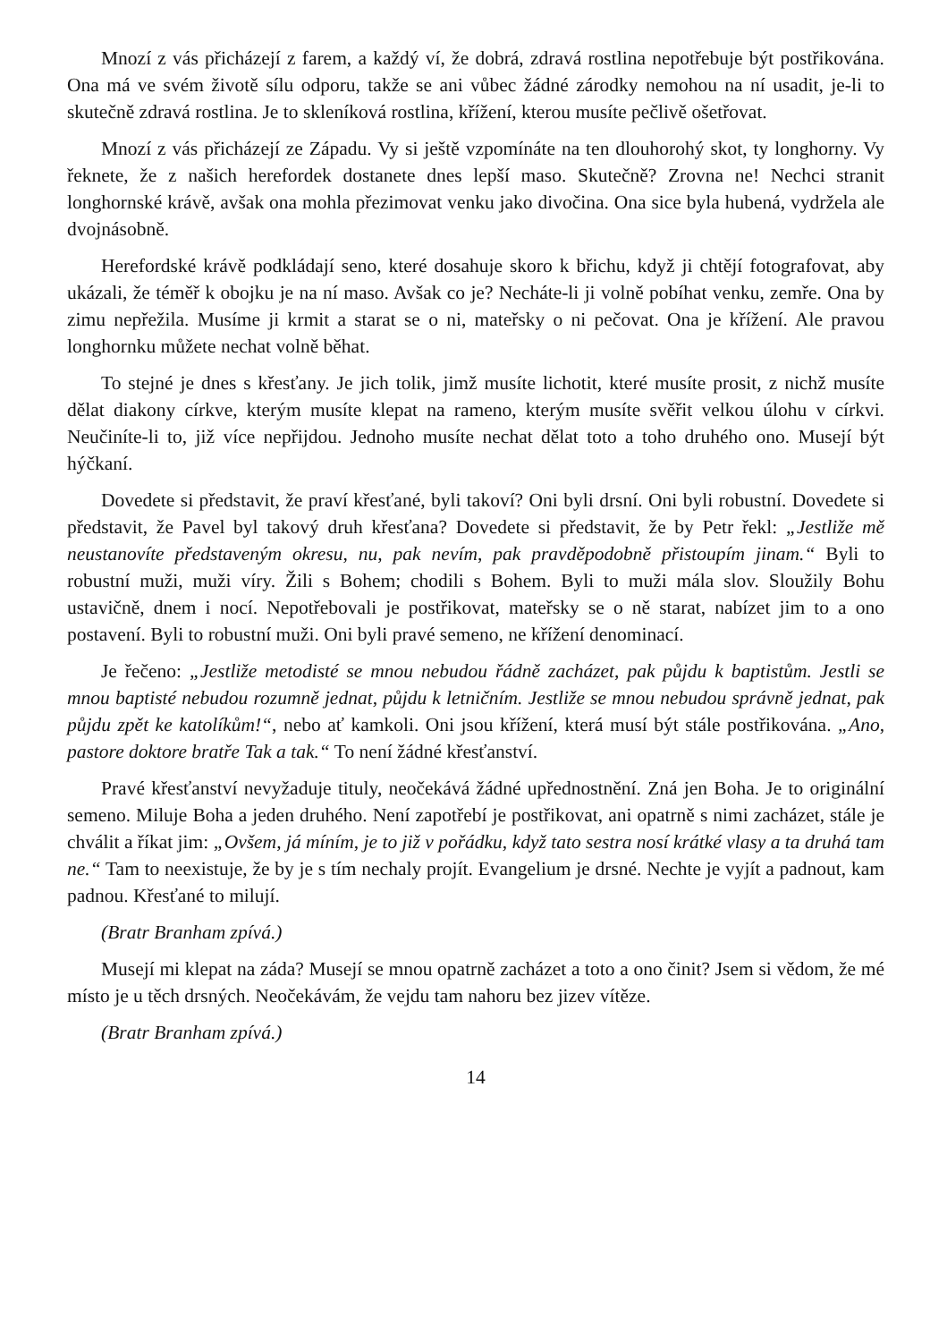Mnozí z vás přicházejí z farem, a každý ví, že dobrá, zdravá rostlina nepotřebuje být postřikována. Ona má ve svém životě sílu odporu, takže se ani vůbec žádné zárodky nemohou na ní usadit, je-li to skutečně zdravá rostlina. Je to skleníková rostlina, křížení, kterou musíte pečlivě ošetřovat.
Mnozí z vás přicházejí ze Západu. Vy si ještě vzpomínáte na ten dlouhorohý skot, ty longhorny. Vy řeknete, že z našich herefordek dostanete dnes lepší maso. Skutečně? Zrovna ne! Nechci stranit longhornské krávě, avšak ona mohla přezimovat venku jako divočina. Ona sice byla hubená, vydržela ale dvojnásobně.
Herefordské krávě podkládají seno, které dosahuje skoro k břichu, když ji chtějí fotografovat, aby ukázali, že téměř k obojku je na ní maso. Avšak co je? Necháte-li ji volně pobíhat venku, zemře. Ona by zimu nepřežila. Musíme ji krmit a starat se o ni, mateřsky o ni pečovat. Ona je křížení. Ale pravou longhornku můžete nechat volně běhat.
To stejné je dnes s křesťany. Je jich tolik, jimž musíte lichotit, které musíte prosit, z nichž musíte dělat diakony církve, kterým musíte klepat na rameno, kterým musíte svěřit velkou úlohu v církvi. Neučiníte-li to, již více nepřijdou. Jednoho musíte nechat dělat toto a toho druhého ono. Musejí být hýčkaní.
Dovedete si představit, že praví křesťané, byli takoví? Oni byli drsní. Oni byli robustní. Dovedete si představit, že Pavel byl takový druh křesťana? Dovedete si představit, že by Petr řekl: „Jestliže mě neustanovíte představeným okresu, nu, pak nevím, pak pravděpodobně přistoupím jinam.“ Byli to robustní muži, muži víry. Žili s Bohem; chodili s Bohem. Byli to muži mála slov. Sloužily Bohu ustavičně, dnem i nocí. Nepotřebovali je postřikovat, mateřsky se o ně starat, nabízet jim to a ono postavení. Byli to robustní muži. Oni byli pravé semeno, ne křížení denominací.
Je řečeno: „Jestliže metodisté se mnou nebudou řádně zacházet, pak půjdu k baptistům. Jestli se mnou baptisté nebudou rozumně jednat, půjdu k letničním. Jestliže se mnou nebudou správně jednat, pak půjdu zpět ke katolíkům!“, nebo ať kamkoli. Oni jsou křížení, která musí být stále postřikována. „Ano, pastore doktore bratře Tak a tak.“ To není žádné křesťanství.
Pravé křesťanství nevyžaduje tituly, neočekává žádné upřednostnění. Zná jen Boha. Je to originální semeno. Miluje Boha a jeden druhého. Není zapotřebí je postřikovat, ani opatrně s nimi zacházet, stále je chválit a říkat jim: „Ovšem, já míním, je to již v pořádku, když tato sestra nosí krátké vlasy a ta druhá tam ne.“ Tam to neexistuje, že by je s tím nechaly projít. Evangelium je drsné. Nechte je vyjít a padnout, kam padnou. Křesťané to milují.
(Bratr Branham zpívá.)
Musejí mi klepat na záda? Musejí se mnou opatrně zacházet a toto a ono činit? Jsem si vědom, že mé místo je u těch drsných. Neočekávám, že vejdu tam nahoru bez jizev vítěze.
(Bratr Branham zpívá.)
14